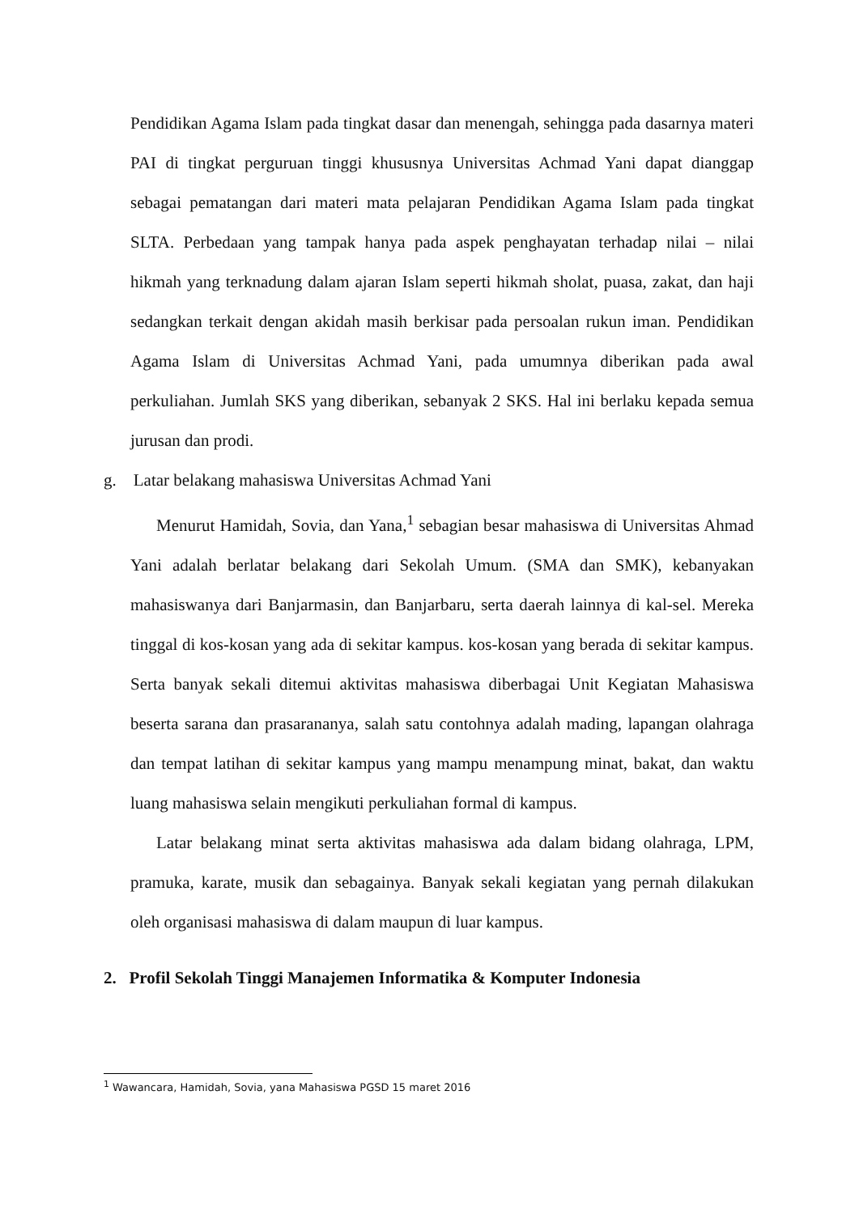Pendidikan Agama Islam pada tingkat dasar dan menengah, sehingga pada dasarnya materi PAI di tingkat perguruan tinggi khususnya Universitas Achmad Yani dapat dianggap sebagai pematangan dari materi mata pelajaran Pendidikan Agama Islam pada tingkat SLTA. Perbedaan yang tampak hanya pada aspek penghayatan terhadap nilai – nilai hikmah yang terknadung dalam ajaran Islam seperti hikmah sholat, puasa, zakat, dan haji sedangkan terkait dengan akidah masih berkisar pada persoalan rukun iman. Pendidikan Agama Islam di Universitas Achmad Yani, pada umumnya diberikan pada awal perkuliahan. Jumlah SKS yang diberikan, sebanyak 2 SKS. Hal ini berlaku kepada semua jurusan dan prodi.
g. Latar belakang mahasiswa Universitas Achmad Yani
Menurut Hamidah, Sovia, dan Yana,<sup>1</sup> sebagian besar mahasiswa di Universitas Ahmad Yani adalah berlatar belakang dari Sekolah Umum. (SMA dan SMK), kebanyakan mahasiswanya dari Banjarmasin, dan Banjarbaru, serta daerah lainnya di kal-sel. Mereka tinggal di kos-kosan yang ada di sekitar kampus. kos-kosan yang berada di sekitar kampus. Serta banyak sekali ditemui aktivitas mahasiswa diberbagai Unit Kegiatan Mahasiswa beserta sarana dan prasarananya, salah satu contohnya adalah mading, lapangan olahraga dan tempat latihan di sekitar kampus yang mampu menampung minat, bakat, dan waktu luang mahasiswa selain mengikuti perkuliahan formal di kampus.
Latar belakang minat serta aktivitas mahasiswa ada dalam bidang olahraga, LPM, pramuka, karate, musik dan sebagainya. Banyak sekali kegiatan yang pernah dilakukan oleh organisasi mahasiswa di dalam maupun di luar kampus.
2. Profil Sekolah Tinggi Manajemen Informatika & Komputer Indonesia
<sup>1</sup> Wawancara, Hamidah, Sovia, yana Mahasiswa PGSD 15 maret 2016